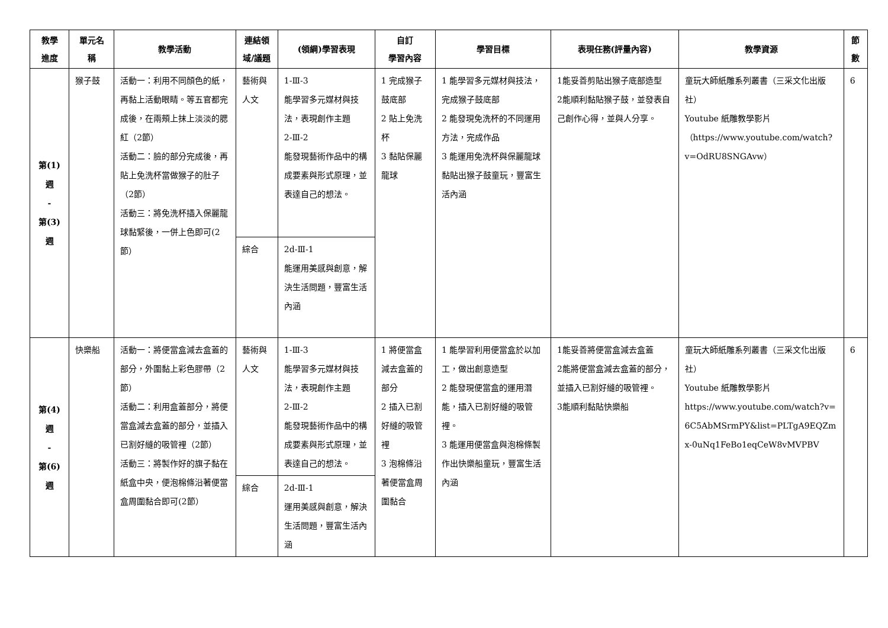| 教學 進度 | 單元名 稱 | 教學活動 | 連結領 域/議題 | (領綱)學習表現 | 自訂 學習內容 | 學習目標 | 表現任務(評量內容) | 教學資源 | 節 數 |
| --- | --- | --- | --- | --- | --- | --- | --- | --- | --- |
| 第(1) 週 - 第(3) 週 | 猴子鼓 | 活動一：利用不同顏色的紙，再黏上活動眼睛。等五官都完成後，在兩頰上抹上淡淡的腮紅（2節） 活動二：臉的部分完成後，再貼上免洗杯當做猴子的肚子（2節） 活動三：將免洗杯插入保麗龍球黏緊後，一併上色即可(2節） | 藝術與人文 | 1-Ⅲ-3 能學習多元媒材與技法，表現創作主題 2-Ⅲ-2 能發現藝術作品中的構成要素與形式原理，並表達自己的想法。 | 1 完成猴子鼓底部 2 貼上免洗杯 3 黏貼保麗龍球 | 1 能學習多元媒材與技法，完成猴子鼓底部 2 能發現免洗杯的不同運用方法，完成作品 3 能運用免洗杯與保麗龍球黏貼出猴子鼓童玩，豐富生活內涵 | 1能妥善剪貼出猴子底部造型 2能順利黏貼猴子鼓，並發表自己創作心得，並與人分享。 | 童玩大師紙雕系列叢書（三采文化出版社） Youtube 紙雕教學影片 （ https://www.youtube.com/watch?v=OdRU8SNGAvw ） | 6 |
| | | | 綜合 | 2d-Ⅲ-1 能運用美感與創意，解決生活問題，豐富生活內涵 | | | | | |
| 第(4) 週 - 第(6) 週 | 快樂船 | 活動一：將便當盒減去盒蓋的部分，外圍黏上彩色膠帶（2節） 活動二：利用盒蓋部分，將便當盒減去盒蓋的部分，並插入已割好縫的吸管裡（2節） 活動三：將製作好的旗子黏在紙盒中央，便泡棉條沿著便當盒周圍黏合即可(2節） | 藝術與人文 | 1-Ⅲ-3 能學習多元媒材與技法，表現創作主題 2-Ⅲ-2 能發現藝術作品中的構成要素與形式原理，並表達自己的想法。 | 1 將便當盒減去盒蓋的部分 2 插入已割好縫的吸管裡 3 泡棉條沿著便當盒周圍黏合 | 1 能學習利用便當盒於以加工，做出創意造型 2 能發現便當盒的運用潛能，插入已割好縫的吸管裡。 3 能運用便當盒與泡棉條製作出快樂船童玩，豐富生活內涵 | 1能妥善將便當盒減去盒蓋 2能將便當盒減去盒蓋的部分，並插入已割好縫的吸管裡。 3能順利黏貼快樂船 | 童玩大師紙雕系列叢書（三采文化出版社） Youtube 紙雕教學影片 https://www.youtube.com/watch?v=6C5AbMSrmPY&list=PLTgA9EQZmx-0uNq1FeBo1eqCeW8vMVPBV | 6 |
| | | | 綜合 | 2d-Ⅲ-1 運用美感與創意，解決生活問題，豐富生活內涵 | | | | | |